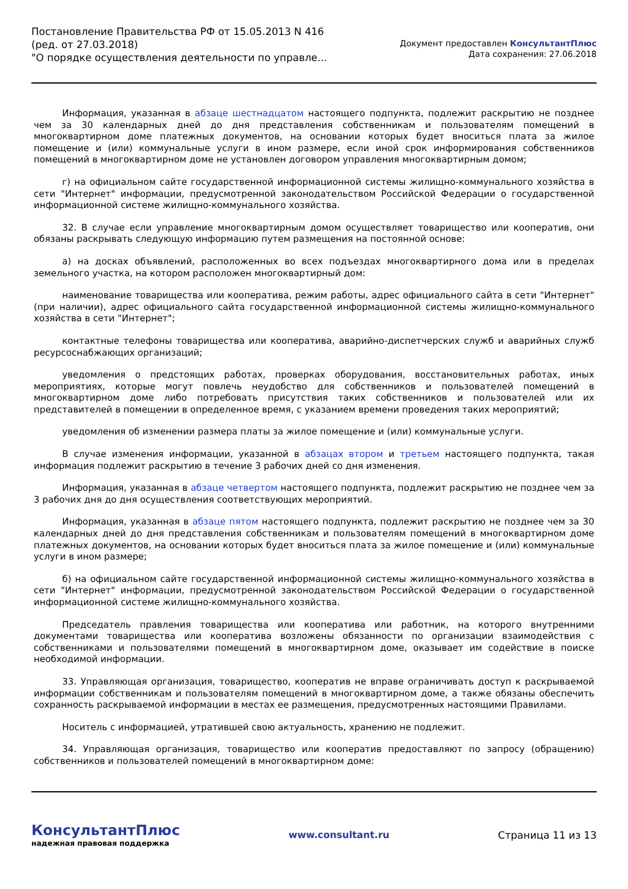Постановление Правительства РФ от 15.05.2013 N 416
(ред. от 27.03.2018)
"О порядке осуществления деятельности по управле...
Документ предоставлен КонсультантПлюс
Дата сохранения: 27.06.2018
Информация, указанная в абзаце шестнадцатом настоящего подпункта, подлежит раскрытию не позднее чем за 30 календарных дней до дня представления собственникам и пользователям помещений в многоквартирном доме платежных документов, на основании которых будет вноситься плата за жилое помещение и (или) коммунальные услуги в ином размере, если иной срок информирования собственников помещений в многоквартирном доме не установлен договором управления многоквартирным домом;
г) на официальном сайте государственной информационной системы жилищно-коммунального хозяйства в сети "Интернет" информации, предусмотренной законодательством Российской Федерации о государственной информационной системе жилищно-коммунального хозяйства.
32. В случае если управление многоквартирным домом осуществляет товарищество или кооператив, они обязаны раскрывать следующую информацию путем размещения на постоянной основе:
а) на досках объявлений, расположенных во всех подъездах многоквартирного дома или в пределах земельного участка, на котором расположен многоквартирный дом:
наименование товарищества или кооператива, режим работы, адрес официального сайта в сети "Интернет" (при наличии), адрес официального сайта государственной информационной системы жилищно-коммунального хозяйства в сети "Интернет";
контактные телефоны товарищества или кооператива, аварийно-диспетчерских служб и аварийных служб ресурсоснабжающих организаций;
уведомления о предстоящих работах, проверках оборудования, восстановительных работах, иных мероприятиях, которые могут повлечь неудобство для собственников и пользователей помещений в многоквартирном доме либо потребовать присутствия таких собственников и пользователей или их представителей в помещении в определенное время, с указанием времени проведения таких мероприятий;
уведомления об изменении размера платы за жилое помещение и (или) коммунальные услуги.
В случае изменения информации, указанной в абзацах втором и третьем настоящего подпункта, такая информация подлежит раскрытию в течение 3 рабочих дней со дня изменения.
Информация, указанная в абзаце четвертом настоящего подпункта, подлежит раскрытию не позднее чем за 3 рабочих дня до дня осуществления соответствующих мероприятий.
Информация, указанная в абзаце пятом настоящего подпункта, подлежит раскрытию не позднее чем за 30 календарных дней до дня представления собственникам и пользователям помещений в многоквартирном доме платежных документов, на основании которых будет вноситься плата за жилое помещение и (или) коммунальные услуги в ином размере;
б) на официальном сайте государственной информационной системы жилищно-коммунального хозяйства в сети "Интернет" информации, предусмотренной законодательством Российской Федерации о государственной информационной системе жилищно-коммунального хозяйства.
Председатель правления товарищества или кооператива или работник, на которого внутренними документами товарищества или кооператива возложены обязанности по организации взаимодействия с собственниками и пользователями помещений в многоквартирном доме, оказывает им содействие в поиске необходимой информации.
33. Управляющая организация, товарищество, кооператив не вправе ограничивать доступ к раскрываемой информации собственникам и пользователям помещений в многоквартирном доме, а также обязаны обеспечить сохранность раскрываемой информации в местах ее размещения, предусмотренных настоящими Правилами.
Носитель с информацией, утратившей свою актуальность, хранению не подлежит.
34. Управляющая организация, товарищество или кооператив предоставляют по запросу (обращению) собственников и пользователей помещений в многоквартирном доме:
КонсультантПлюс
надежная правовая поддержка
www.consultant.ru Страница 11 из 13